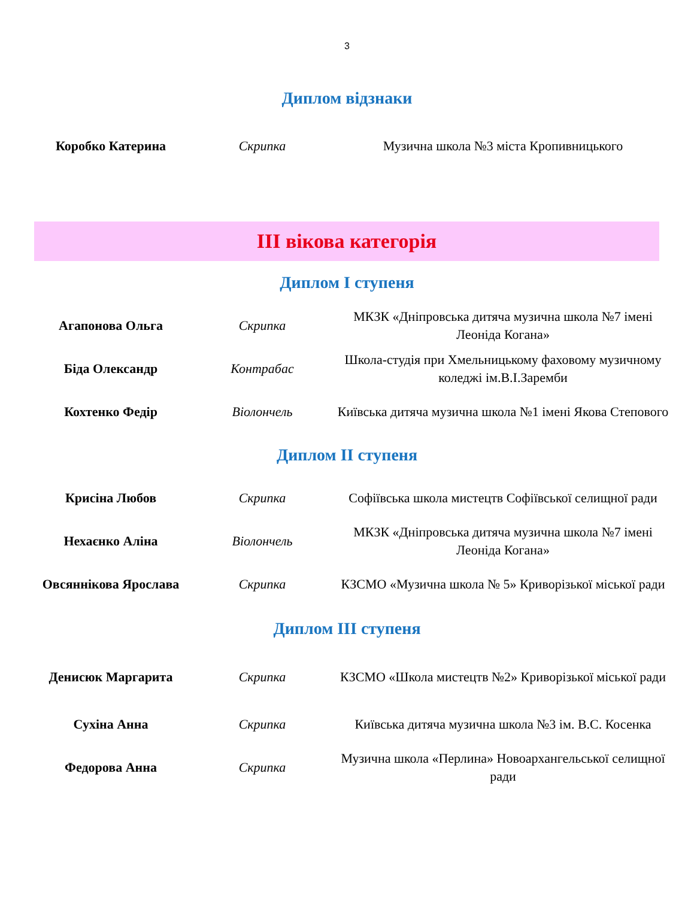3
Диплом відзнаки
| Коробко Катерина | Скрипка | Музична школа №3 міста Кропивницького |
ІІІ вікова категорія
Диплом І ступеня
| Агапонова Ольга | Скрипка | МКЗК «Дніпровська дитяча музична школа №7 імені Леоніда Когана» |
| Біда Олександр | Контрабас | Школа-студія при Хмельницькому фаховому музичному коледжі ім.В.І.Заремби |
| Кохтенко Федір | Віолончель | Київська дитяча музична школа №1 імені Якова Степового |
Диплом ІІ ступеня
| Крисіна Любов | Скрипка | Софіївська школа мистецтв Софіївської селищної ради |
| Нехаєнко Аліна | Віолончель | МКЗК «Дніпровська дитяча музична школа №7 імені Леоніда Когана» |
| Овсяннікова Ярослава | Скрипка | КЗСМО «Музична школа № 5» Криворізької міської ради |
Диплом ІІІ ступеня
| Денисюк Маргарита | Скрипка | КЗСМО «Школа мистецтв №2» Криворізької міської ради |
| Сухіна Анна | Скрипка | Київська дитяча музична школа №3 ім. В.С. Косенка |
| Федорова Анна | Скрипка | Музична школа «Перлина» Новоархангельської селищної ради |